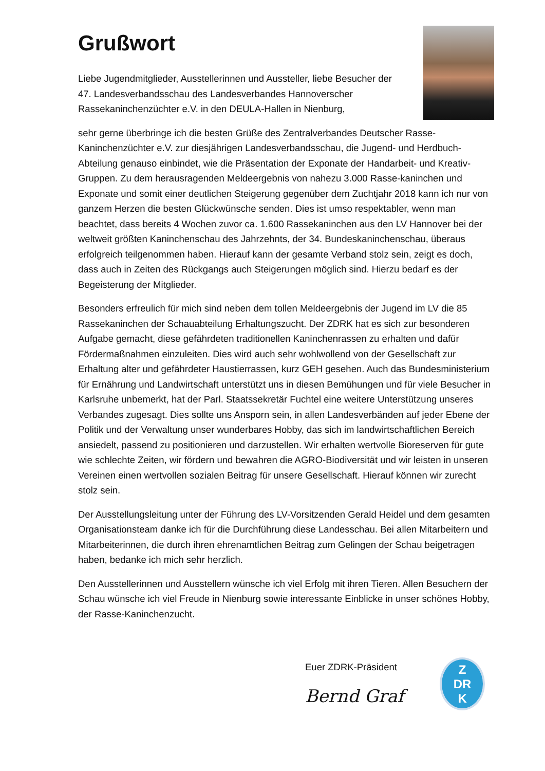Grußwort
Liebe Jugendmitglieder, Ausstellerinnen und Aussteller, liebe Besucher der 47. Landesverbandsschau des Landesverbandes Hannoverscher Rassekaninchenzüchter e.V. in den DEULA-Hallen in Nienburg,
sehr gerne überbringe ich die besten Grüße des Zentralverbandes Deutscher Rasse-Kaninchenzüchter e.V. zur diesjährigen Landesverbandsschau, die Jugend- und Herdbuch-Abteilung genauso einbindet, wie die Präsentation der Exponate der Handarbeit- und Kreativ-Gruppen. Zu dem herausragenden Meldeergebnis von nahezu 3.000 Rasse-kaninchen und Exponate und somit einer deutlichen Steigerung gegenüber dem Zuchtjahr 2018 kann ich nur von ganzem Herzen die besten Glückwünsche senden. Dies ist umso respektabler, wenn man beachtet, dass bereits 4 Wochen zuvor ca. 1.600 Rassekaninchen aus den LV Hannover bei der weltweit größten Kaninchenschau des Jahrzehnts, der 34. Bundeskaninchenschau, überaus erfolgreich teilgenommen haben. Hierauf kann der gesamte Verband stolz sein, zeigt es doch, dass auch in Zeiten des Rückgangs auch Steigerungen möglich sind. Hierzu bedarf es der Begeisterung der Mitglieder.
Besonders erfreulich für mich sind neben dem tollen Meldeergebnis der Jugend im LV die 85 Rassekaninchen der Schauabteilung Erhaltungszucht. Der ZDRK hat es sich zur besonderen Aufgabe gemacht, diese gefährdeten traditionellen Kaninchenrassen zu erhalten und dafür Fördermaßnahmen einzuleiten. Dies wird auch sehr wohlwollend von der Gesellschaft zur Erhaltung alter und gefährdeter Haustierrassen, kurz GEH gesehen. Auch das Bundesministerium für Ernährung und Landwirtschaft unterstützt uns in diesen Bemühungen und für viele Besucher in Karlsruhe unbemerkt, hat der Parl. Staatssekretär Fuchtel eine weitere Unterstützung unseres Verbandes zugesagt. Dies sollte uns Ansporn sein, in allen Landesverbänden auf jeder Ebene der Politik und der Verwaltung unser wunderbares Hobby, das sich im landwirtschaftlichen Bereich ansiedelt, passend zu positionieren und darzustellen. Wir erhalten wertvolle Bioreserven für gute wie schlechte Zeiten, wir fördern und bewahren die AGRO-Biodiversität und wir leisten in unseren Vereinen einen wertvollen sozialen Beitrag für unsere Gesellschaft. Hierauf können wir zurecht stolz sein.
Der Ausstellungsleitung unter der Führung des LV-Vorsitzenden Gerald Heidel und dem gesamten Organisationsteam danke ich für die Durchführung diese Landesschau. Bei allen Mitarbeitern und Mitarbeiterinnen, die durch ihren ehrenamtlichen Beitrag zum Gelingen der Schau beigetragen haben, bedanke ich mich sehr herzlich.
Den Ausstellerinnen und Ausstellern wünsche ich viel Erfolg mit ihren Tieren. Allen Besuchern der Schau wünsche ich viel Freude in Nienburg sowie interessante Einblicke in unser schönes Hobby, der Rasse-Kaninchenzucht.
Euer ZDRK-Präsident
Bernd Graf
Z
DR
K